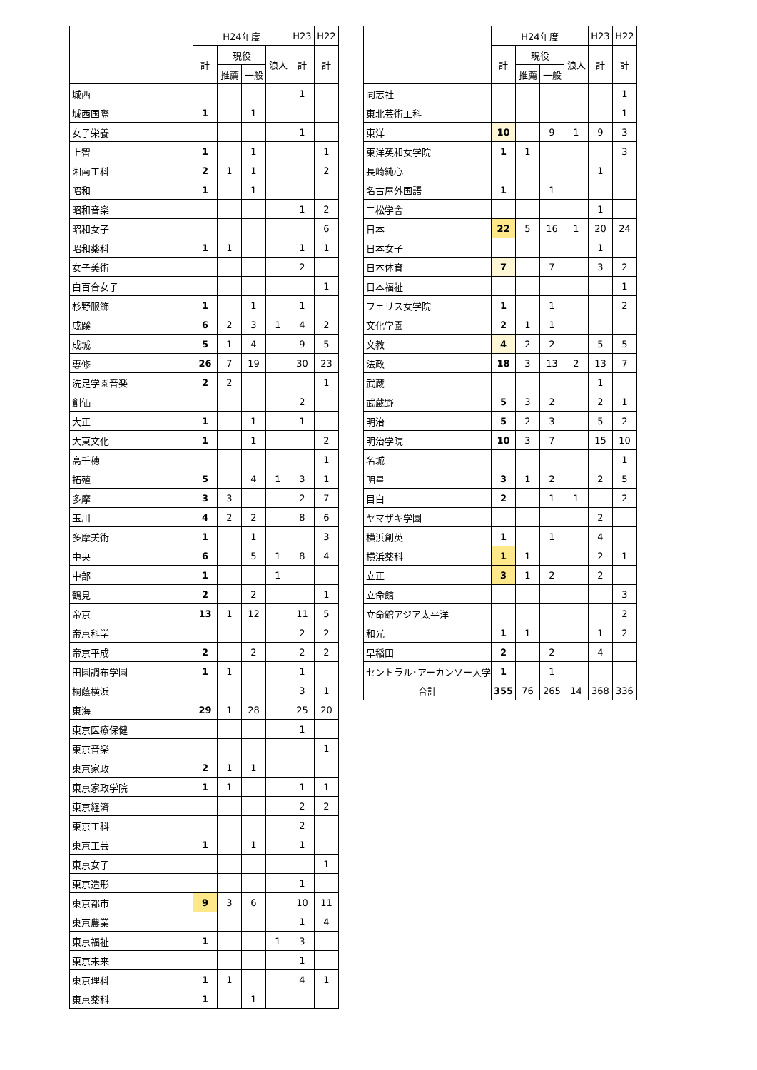| | H24年度 | | | | H23 | H22 |
| --- | --- | --- | --- | --- | --- | --- |
| | 計 | 現役 | | 浪人 | 計 | 計 |
| | | 推薦 | 一般 | | | |
| 城西 | | | | | 1 | |
| 城西国際 | 1 | | 1 | | | |
| 女子栄養 | | | | | 1 | |
| 上智 | 1 | | 1 | | | 1 |
| 湘南工科 | 2 | 1 | 1 | | | 2 |
| 昭和 | 1 | | 1 | | | |
| 昭和音楽 | | | | | 1 | 2 |
| 昭和女子 | | | | | | 6 |
| 昭和薬科 | 1 | 1 | | | 1 | 1 |
| 女子美術 | | | | | 2 | |
| 白百合女子 | | | | | | 1 |
| 杉野服飾 | 1 | | 1 | | 1 | |
| 成蹊 | 6 | 2 | 3 | 1 | 4 | 2 |
| 成城 | 5 | 1 | 4 | | 9 | 5 |
| 専修 | 26 | 7 | 19 | | 30 | 23 |
| 洗足学園音楽 | 2 | 2 | | | | 1 |
| 創価 | | | | | 2 | |
| 大正 | 1 | | 1 | | 1 | |
| 大東文化 | 1 | | 1 | | | 2 |
| 高千穂 | | | | | | 1 |
| 拓殖 | 5 | | 4 | 1 | 3 | 1 |
| 多摩 | 3 | 3 | | | 2 | 7 |
| 玉川 | 4 | 2 | 2 | | 8 | 6 |
| 多摩美術 | 1 | | 1 | | | 3 |
| 中央 | 6 | | 5 | 1 | 8 | 4 |
| 中部 | 1 | | | 1 | | |
| 鶴見 | 2 | | 2 | | | 1 |
| 帝京 | 13 | 1 | 12 | | 11 | 5 |
| 帝京科学 | | | | | 2 | 2 |
| 帝京平成 | 2 | | 2 | | 2 | 2 |
| 田園調布学園 | 1 | 1 | | | 1 | |
| 桐蔭横浜 | | | | | 3 | 1 |
| 東海 | 29 | 1 | 28 | | 25 | 20 |
| 東京医療保健 | | | | | 1 | |
| 東京音楽 | | | | | | 1 |
| 東京家政 | 2 | 1 | 1 | | | |
| 東京家政学院 | 1 | 1 | | | 1 | 1 |
| 東京経済 | | | | | 2 | 2 |
| 東京工科 | | | | | 2 | |
| 東京工芸 | 1 | | 1 | | 1 | |
| 東京女子 | | | | | | 1 |
| 東京造形 | | | | | 1 | |
| 東京都市 | 9 | 3 | 6 | | 10 | 11 |
| 東京農業 | | | | | 1 | 4 |
| 東京福祉 | 1 | | | 1 | 3 | |
| 東京未来 | | | | | 1 | |
| 東京理科 | 1 | 1 | | | 4 | 1 |
| 東京薬科 | 1 | | 1 | | | |
| | H24年度 | | | | H23 | H22 |
| --- | --- | --- | --- | --- | --- | --- |
| | 計 | 現役 | | 浪人 | 計 | 計 |
| | | 推薦 | 一般 | | | |
| 同志社 | | | | | | 1 |
| 東北芸術工科 | | | | | | 1 |
| 東洋 | 10 | | 9 | 1 | 9 | 3 |
| 東洋英和女学院 | 1 | 1 | | | | 3 |
| 長崎純心 | | | | | 1 | |
| 名古屋外国語 | 1 | | 1 | | | |
| 二松学舎 | | | | | 1 | |
| 日本 | 22 | 5 | 16 | 1 | 20 | 24 |
| 日本女子 | | | | | 1 | |
| 日本体育 | 7 | | 7 | | 3 | 2 |
| 日本福祉 | | | | | | 1 |
| フェリス女学院 | 1 | | 1 | | | 2 |
| 文化学園 | 2 | 1 | 1 | | | |
| 文教 | 4 | 2 | 2 | | 5 | 5 |
| 法政 | 18 | 3 | 13 | 2 | 13 | 7 |
| 武蔵 | | | | | 1 | |
| 武蔵野 | 5 | 3 | 2 | | 2 | 1 |
| 明治 | 5 | 2 | 3 | | 5 | 2 |
| 明治学院 | 10 | 3 | 7 | | 15 | 10 |
| 名城 | | | | | | 1 |
| 明星 | 3 | 1 | 2 | | 2 | 5 |
| 目白 | 2 | | 1 | 1 | | 2 |
| ヤマザキ学園 | | | | | 2 | |
| 横浜創英 | 1 | | 1 | | 4 | |
| 横浜薬科 | 1 | 1 | | | 2 | 1 |
| 立正 | 3 | 1 | 2 | | 2 | |
| 立命館 | | | | | | 3 |
| 立命館アジア太平洋 | | | | | | 2 |
| 和光 | 1 | 1 | | | 1 | 2 |
| 早稲田 | 2 | | 2 | | 4 | |
| セントラル･アーカンソー大学 | 1 | | 1 | | | |
| 合計 | 355 | 76 | 265 | 14 | 368 | 336 |